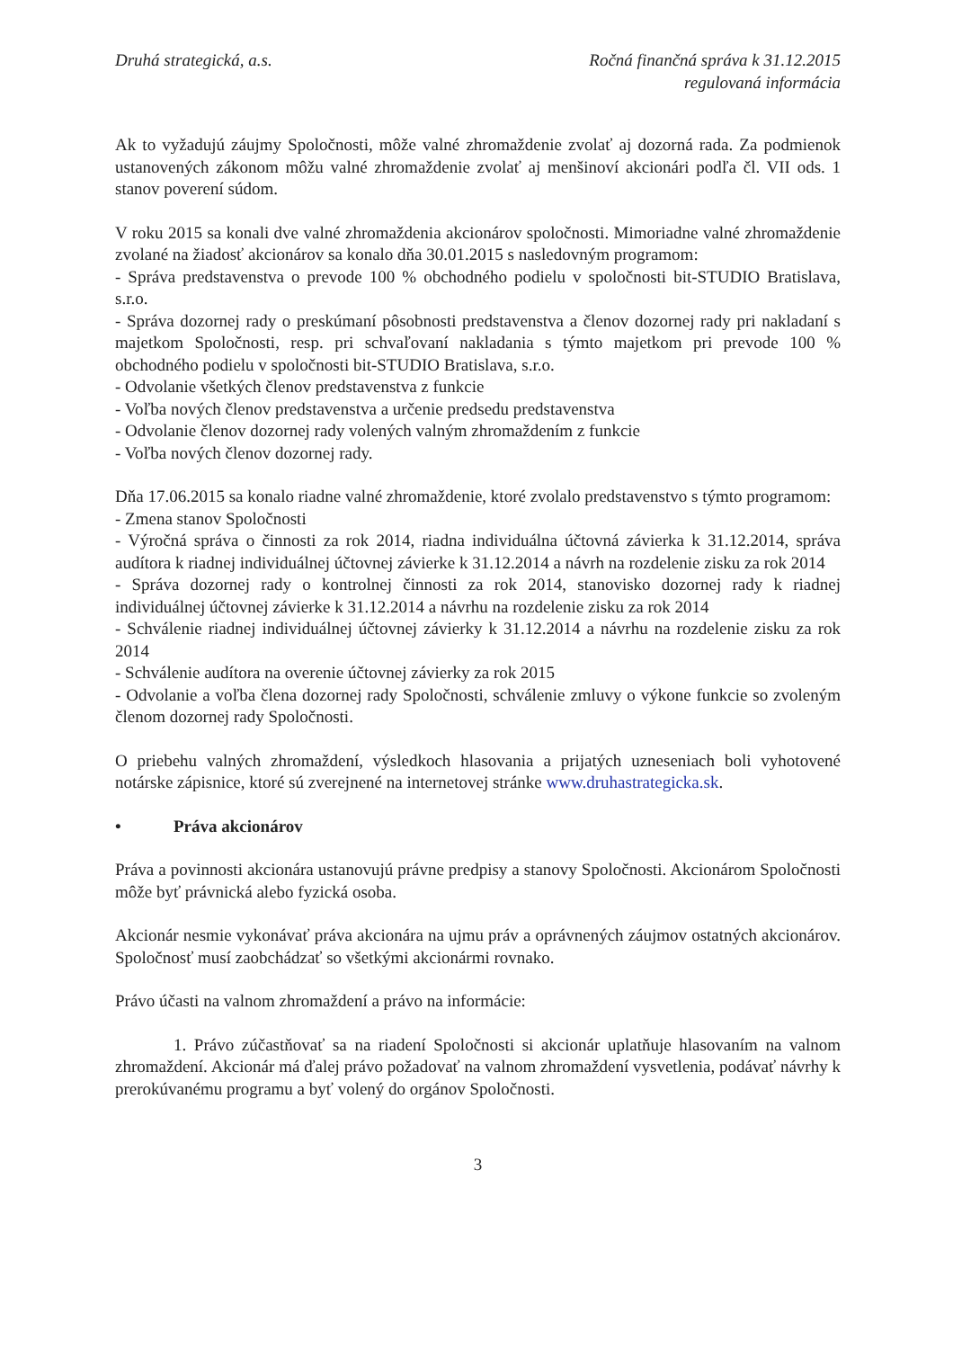Druhá strategická, a.s. Ročná finančná správa k 31.12.2015
regulovaná informácia
Ak to vyžadujú záujmy Spoločnosti, môže valné zhromaždenie zvolať aj dozorná rada. Za podmienok ustanovených zákonom môžu valné zhromaždenie zvolať aj menšinoví akcionári podľa čl. VII ods. 1 stanov poverení súdom.
V roku 2015 sa konali dve valné zhromaždenia akcionárov spoločnosti. Mimoriadne valné zhromaždenie zvolané na žiadosť akcionárov sa konalo dňa 30.01.2015 s nasledovným programom:
- Správa predstavenstva o prevode 100 % obchodného podielu v spoločnosti bit-STUDIO Bratislava, s.r.o.
- Správa dozornej rady o preskúmaní pôsobnosti predstavenstva a členov dozornej rady pri nakladaní s majetkom Spoločnosti, resp. pri schvaľovaní nakladania s týmto majetkom pri prevode 100 % obchodného podielu v spoločnosti bit-STUDIO Bratislava, s.r.o.
- Odvolanie všetkých členov predstavenstva z funkcie
- Voľba nových členov predstavenstva a určenie predsedu predstavenstva
- Odvolanie členov dozornej rady volených valným zhromaždením z funkcie
- Voľba nových členov dozornej rady.
Dňa 17.06.2015 sa konalo riadne valné zhromaždenie, ktoré zvolalo predstavenstvo s týmto programom:
- Zmena stanov Spoločnosti
- Výročná správa o činnosti za rok 2014, riadna individuálna účtovná závierka k 31.12.2014, správa audítora k riadnej individuálnej účtovnej závierke k 31.12.2014 a návrh na rozdelenie zisku za rok 2014
- Správa dozornej rady o kontrolnej činnosti za rok 2014, stanovisko dozornej rady k riadnej individuálnej účtovnej závierke k 31.12.2014 a návrhu na rozdelenie zisku za rok 2014
- Schválenie riadnej individuálnej účtovnej závierky k 31.12.2014 a návrhu na rozdelenie zisku za rok 2014
- Schválenie audítora na overenie účtovnej závierky za rok 2015
- Odvolanie a voľba člena dozornej rady Spoločnosti, schválenie zmluvy o výkone funkcie so zvoleným členom dozornej rady Spoločnosti.
O priebehu valných zhromaždení, výsledkoch hlasovania a prijatých uzneseniach boli vyhotovené notárske zápisnice, ktoré sú zverejnené na internetovej stránke www.druhastrategicka.sk.
• Práva akcionárov
Práva a povinnosti akcionára ustanovujú právne predpisy a stanovy Spoločnosti. Akcionárom Spoločnosti môže byť právnická alebo fyzická osoba.
Akcionár nesmie vykonávať práva akcionára na ujmu práv a oprávnených záujmov ostatných akcionárov. Spoločnosť musí zaobchádzať so všetkými akcionármi rovnako.
Právo účasti na valnom zhromaždení a právo na informácie:
1. Právo zúčastňovať sa na riadení Spoločnosti si akcionár uplatňuje hlasovaním na valnom zhromaždení. Akcionár má ďalej právo požadovať na valnom zhromaždení vysvetlenia, podávať návrhy k prerokúvanému programu a byť volený do orgánov Spoločnosti.
3